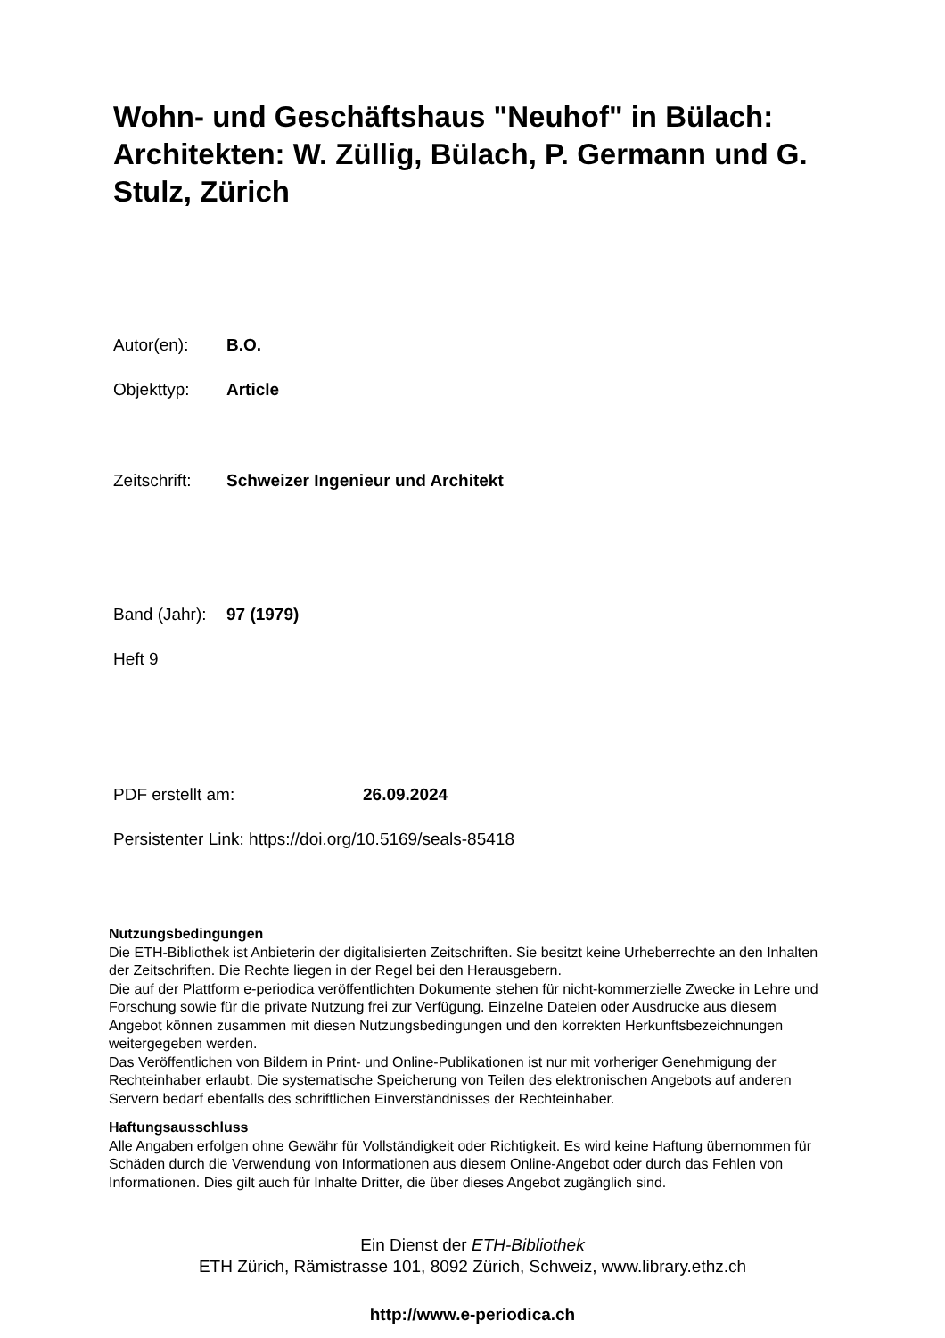Wohn- und Geschäftshaus "Neuhof" in Bülach: Architekten: W. Züllig, Bülach, P. Germann und G. Stulz, Zürich
Autor(en): B.O.
Objekttyp: Article
Zeitschrift: Schweizer Ingenieur und Architekt
Band (Jahr): 97 (1979)
Heft 9
PDF erstellt am: 26.09.2024
Persistenter Link: https://doi.org/10.5169/seals-85418
Nutzungsbedingungen
Die ETH-Bibliothek ist Anbieterin der digitalisierten Zeitschriften. Sie besitzt keine Urheberrechte an den Inhalten der Zeitschriften. Die Rechte liegen in der Regel bei den Herausgebern.
Die auf der Plattform e-periodica veröffentlichten Dokumente stehen für nicht-kommerzielle Zwecke in Lehre und Forschung sowie für die private Nutzung frei zur Verfügung. Einzelne Dateien oder Ausdrucke aus diesem Angebot können zusammen mit diesen Nutzungsbedingungen und den korrekten Herkunftsbezeichnungen weitergegeben werden.
Das Veröffentlichen von Bildern in Print- und Online-Publikationen ist nur mit vorheriger Genehmigung der Rechteinhaber erlaubt. Die systematische Speicherung von Teilen des elektronischen Angebots auf anderen Servern bedarf ebenfalls des schriftlichen Einverständnisses der Rechteinhaber.
Haftungsausschluss
Alle Angaben erfolgen ohne Gewähr für Vollständigkeit oder Richtigkeit. Es wird keine Haftung übernommen für Schäden durch die Verwendung von Informationen aus diesem Online-Angebot oder durch das Fehlen von Informationen. Dies gilt auch für Inhalte Dritter, die über dieses Angebot zugänglich sind.
Ein Dienst der ETH-Bibliothek
ETH Zürich, Rämistrasse 101, 8092 Zürich, Schweiz, www.library.ethz.ch
http://www.e-periodica.ch